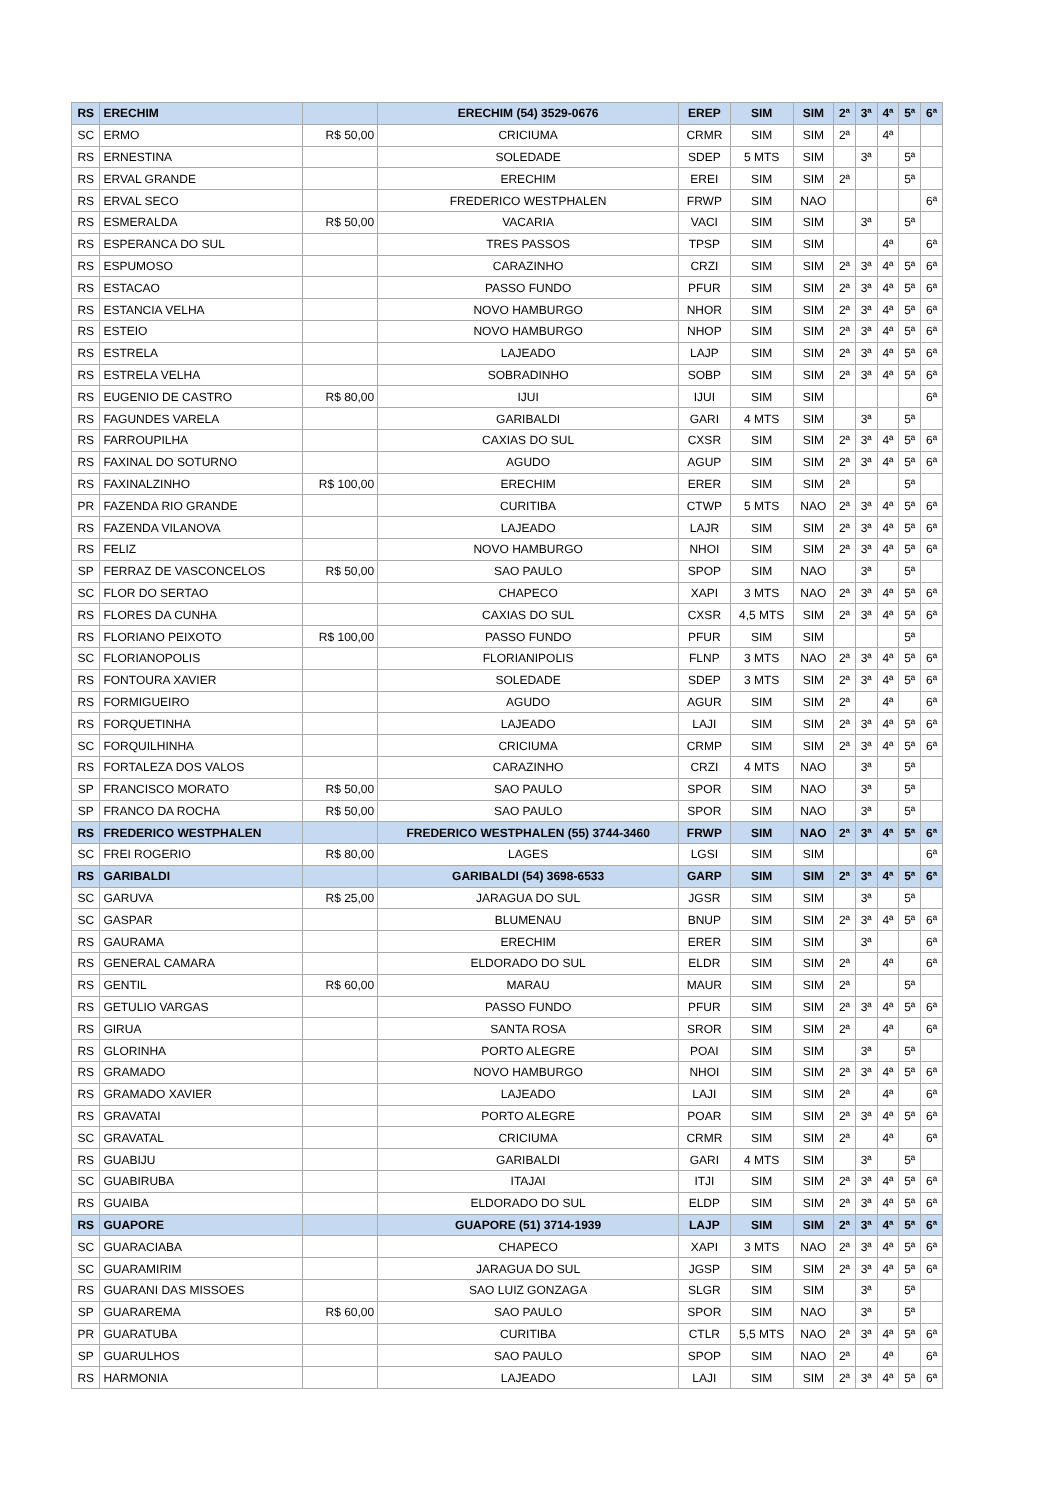| RS | ERECHIM | | ERECHIM (54) 3529-0676 | EREP | SIM | SIM | 2ª | 3ª | 4ª | 5ª | 6ª |
| SC | ERMO | R$ 50,00 | CRICIUMA | CRMR | SIM | SIM | 2ª | | 4ª | | |
| RS | ERNESTINA | | SOLEDADE | SDEP | 5 MTS | SIM | | 3ª | | 5ª | |
| RS | ERVAL GRANDE | | ERECHIM | EREI | SIM | SIM | 2ª | | | 5ª | |
| RS | ERVAL SECO | | FREDERICO WESTPHALEN | FRWP | SIM | NAO | | | | | 6ª |
| RS | ESMERALDA | R$ 50,00 | VACARIA | VACI | SIM | SIM | | 3ª | | 5ª | |
| RS | ESPERANCA DO SUL | | TRES PASSOS | TPSP | SIM | SIM | | | 4ª | | 6ª |
| RS | ESPUMOSO | | CARAZINHO | CRZI | SIM | SIM | 2ª | 3ª | 4ª | 5ª | 6ª |
| RS | ESTACAO | | PASSO FUNDO | PFUR | SIM | SIM | 2ª | 3ª | 4ª | 5ª | 6ª |
| RS | ESTANCIA VELHA | | NOVO HAMBURGO | NHOR | SIM | SIM | 2ª | 3ª | 4ª | 5ª | 6ª |
| RS | ESTEIO | | NOVO HAMBURGO | NHOP | SIM | SIM | 2ª | 3ª | 4ª | 5ª | 6ª |
| RS | ESTRELA | | LAJEADO | LAJP | SIM | SIM | 2ª | 3ª | 4ª | 5ª | 6ª |
| RS | ESTRELA VELHA | | SOBRADINHO | SOBP | SIM | SIM | 2ª | 3ª | 4ª | 5ª | 6ª |
| RS | EUGENIO DE CASTRO | R$ 80,00 | IJUI | IJUI | SIM | SIM | | | | | 6ª |
| RS | FAGUNDES VARELA | | GARIBALDI | GARI | 4 MTS | SIM | | 3ª | | 5ª | |
| RS | FARROUPILHA | | CAXIAS DO SUL | CXSR | SIM | SIM | 2ª | 3ª | 4ª | 5ª | 6ª |
| RS | FAXINAL DO SOTURNO | | AGUDO | AGUP | SIM | SIM | 2ª | 3ª | 4ª | 5ª | 6ª |
| RS | FAXINALZINHO | R$ 100,00 | ERECHIM | ERER | SIM | SIM | 2ª | | | 5ª | |
| PR | FAZENDA RIO GRANDE | | CURITIBA | CTWP | 5 MTS | NAO | 2ª | 3ª | 4ª | 5ª | 6ª |
| RS | FAZENDA VILANOVA | | LAJEADO | LAJR | SIM | SIM | 2ª | 3ª | 4ª | 5ª | 6ª |
| RS | FELIZ | | NOVO HAMBURGO | NHOI | SIM | SIM | 2ª | 3ª | 4ª | 5ª | 6ª |
| SP | FERRAZ DE VASCONCELOS | R$ 50,00 | SAO PAULO | SPOP | SIM | NAO | | 3ª | | 5ª | |
| SC | FLOR DO SERTAO | | CHAPECO | XAPI | 3 MTS | NAO | 2ª | 3ª | 4ª | 5ª | 6ª |
| RS | FLORES DA CUNHA | | CAXIAS DO SUL | CXSR | 4,5 MTS | SIM | 2ª | 3ª | 4ª | 5ª | 6ª |
| RS | FLORIANO PEIXOTO | R$ 100,00 | PASSO FUNDO | PFUR | SIM | SIM | | | | 5ª | |
| SC | FLORIANOPOLIS | | FLORIANIPOLIS | FLNP | 3 MTS | NAO | 2ª | 3ª | 4ª | 5ª | 6ª |
| RS | FONTOURA XAVIER | | SOLEDADE | SDEP | 3 MTS | SIM | 2ª | 3ª | 4ª | 5ª | 6ª |
| RS | FORMIGUEIRO | | AGUDO | AGUR | SIM | SIM | 2ª | | 4ª | | 6ª |
| RS | FORQUETINHA | | LAJEADO | LAJI | SIM | SIM | 2ª | 3ª | 4ª | 5ª | 6ª |
| SC | FORQUILHINHA | | CRICIUMA | CRMP | SIM | SIM | 2ª | 3ª | 4ª | 5ª | 6ª |
| RS | FORTALEZA DOS VALOS | | CARAZINHO | CRZI | 4 MTS | NAO | | 3ª | | 5ª | |
| SP | FRANCISCO MORATO | R$ 50,00 | SAO PAULO | SPOR | SIM | NAO | | 3ª | | 5ª | |
| SP | FRANCO DA ROCHA | R$ 50,00 | SAO PAULO | SPOR | SIM | NAO | | 3ª | | 5ª | |
| RS | FREDERICO WESTPHALEN | | FREDERICO WESTPHALEN (55) 3744-3460 | FRWP | SIM | NAO | 2ª | 3ª | 4ª | 5ª | 6ª |
| SC | FREI ROGERIO | R$ 80,00 | LAGES | LGSI | SIM | SIM | | | | | 6ª |
| RS | GARIBALDI | | GARIBALDI (54) 3698-6533 | GARP | SIM | SIM | 2ª | 3ª | 4ª | 5ª | 6ª |
| SC | GARUVA | R$ 25,00 | JARAGUA DO SUL | JGSR | SIM | SIM | | 3ª | | 5ª | |
| SC | GASPAR | | BLUMENAU | BNUP | SIM | SIM | 2ª | 3ª | 4ª | 5ª | 6ª |
| RS | GAURAMA | | ERECHIM | ERER | SIM | SIM | | 3ª | | | 6ª |
| RS | GENERAL CAMARA | | ELDORADO DO SUL | ELDR | SIM | SIM | 2ª | | 4ª | | 6ª |
| RS | GENTIL | R$ 60,00 | MARAU | MAUR | SIM | SIM | 2ª | | | 5ª | |
| RS | GETULIO VARGAS | | PASSO FUNDO | PFUR | SIM | SIM | 2ª | 3ª | 4ª | 5ª | 6ª |
| RS | GIRUA | | SANTA ROSA | SROR | SIM | SIM | 2ª | | 4ª | | 6ª |
| RS | GLORINHA | | PORTO ALEGRE | POAI | SIM | SIM | | 3ª | | 5ª | |
| RS | GRAMADO | | NOVO HAMBURGO | NHOI | SIM | SIM | 2ª | 3ª | 4ª | 5ª | 6ª |
| RS | GRAMADO XAVIER | | LAJEADO | LAJI | SIM | SIM | 2ª | | 4ª | | 6ª |
| RS | GRAVATAI | | PORTO ALEGRE | POAR | SIM | SIM | 2ª | 3ª | 4ª | 5ª | 6ª |
| SC | GRAVATAL | | CRICIUMA | CRMR | SIM | SIM | 2ª | | 4ª | | 6ª |
| RS | GUABIJU | | GARIBALDI | GARI | 4 MTS | SIM | | 3ª | | 5ª | |
| SC | GUABIRUBA | | ITAJAI | ITJI | SIM | SIM | 2ª | 3ª | 4ª | 5ª | 6ª |
| RS | GUAIBA | | ELDORADO DO SUL | ELDP | SIM | SIM | 2ª | 3ª | 4ª | 5ª | 6ª |
| RS | GUAPORE | | GUAPORE (51) 3714-1939 | LAJP | SIM | SIM | 2ª | 3ª | 4ª | 5ª | 6ª |
| SC | GUARACIABA | | CHAPECO | XAPI | 3 MTS | NAO | 2ª | 3ª | 4ª | 5ª | 6ª |
| SC | GUARAMIRIM | | JARAGUA DO SUL | JGSP | SIM | SIM | 2ª | 3ª | 4ª | 5ª | 6ª |
| RS | GUARANI DAS MISSOES | | SAO LUIZ GONZAGA | SLGR | SIM | SIM | | 3ª | | 5ª | |
| SP | GUARAREMA | R$ 60,00 | SAO PAULO | SPOR | SIM | NAO | | 3ª | | 5ª | |
| PR | GUARATUBA | | CURITIBA | CTLR | 5,5 MTS | NAO | 2ª | 3ª | 4ª | 5ª | 6ª |
| SP | GUARULHOS | | SAO PAULO | SPOP | SIM | NAO | 2ª | | 4ª | | 6ª |
| RS | HARMONIA | | LAJEADO | LAJI | SIM | SIM | 2ª | 3ª | 4ª | 5ª | 6ª |